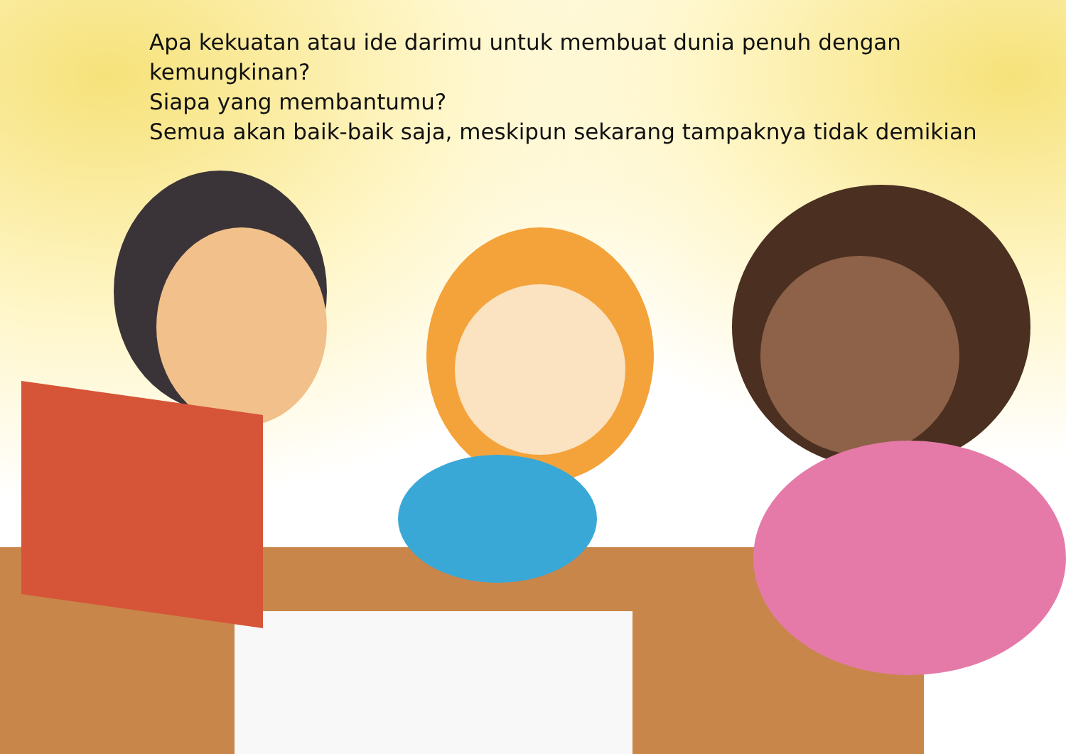Apa kekuatan atau ide darimu untuk membuat dunia penuh dengan kemungkinan?
Siapa yang membantumu?
Semua akan baik-baik saja, meskipun sekarang tampaknya tidak demikian